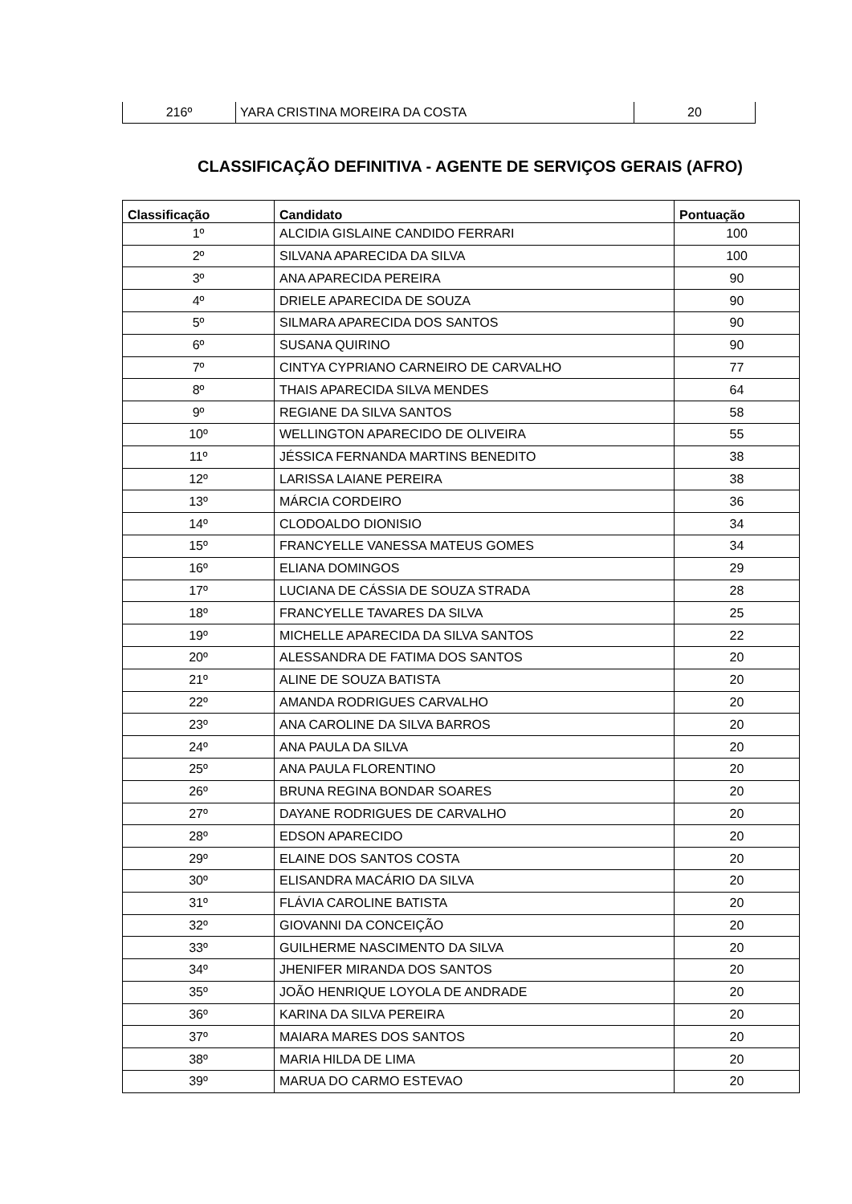| 216º | YARA CRISTINA MOREIRA DA COSTA | 20 |
CLASSIFICAÇÃO DEFINITIVA - AGENTE DE SERVIÇOS GERAIS (AFRO)
| Classificação | Candidato | Pontuação |
| --- | --- | --- |
| 1º | ALCIDIA GISLAINE CANDIDO FERRARI | 100 |
| 2º | SILVANA APARECIDA DA SILVA | 100 |
| 3º | ANA APARECIDA PEREIRA | 90 |
| 4º | DRIELE APARECIDA DE SOUZA | 90 |
| 5º | SILMARA APARECIDA DOS SANTOS | 90 |
| 6º | SUSANA QUIRINO | 90 |
| 7º | CINTYA CYPRIANO CARNEIRO DE CARVALHO | 77 |
| 8º | THAIS APARECIDA SILVA MENDES | 64 |
| 9º | REGIANE DA SILVA SANTOS | 58 |
| 10º | WELLINGTON APARECIDO DE OLIVEIRA | 55 |
| 11º | JÉSSICA FERNANDA MARTINS BENEDITO | 38 |
| 12º | LARISSA LAIANE PEREIRA | 38 |
| 13º | MÁRCIA CORDEIRO | 36 |
| 14º | CLODOALDO DIONISIO | 34 |
| 15º | FRANCYELLE VANESSA MATEUS GOMES | 34 |
| 16º | ELIANA DOMINGOS | 29 |
| 17º | LUCIANA DE CÁSSIA DE SOUZA STRADA | 28 |
| 18º | FRANCYELLE TAVARES DA SILVA | 25 |
| 19º | MICHELLE APARECIDA DA SILVA SANTOS | 22 |
| 20º | ALESSANDRA DE FATIMA DOS SANTOS | 20 |
| 21º | ALINE DE SOUZA BATISTA | 20 |
| 22º | AMANDA RODRIGUES CARVALHO | 20 |
| 23º | ANA CAROLINE DA SILVA BARROS | 20 |
| 24º | ANA PAULA DA SILVA | 20 |
| 25º | ANA PAULA FLORENTINO | 20 |
| 26º | BRUNA REGINA BONDAR SOARES | 20 |
| 27º | DAYANE RODRIGUES DE CARVALHO | 20 |
| 28º | EDSON APARECIDO | 20 |
| 29º | ELAINE DOS SANTOS COSTA | 20 |
| 30º | ELISANDRA MACÁRIO DA SILVA | 20 |
| 31º | FLÁVIA CAROLINE BATISTA | 20 |
| 32º | GIOVANNI DA CONCEIÇÃO | 20 |
| 33º | GUILHERME NASCIMENTO DA SILVA | 20 |
| 34º | JHENIFER MIRANDA DOS SANTOS | 20 |
| 35º | JOÃO HENRIQUE LOYOLA DE ANDRADE | 20 |
| 36º | KARINA DA SILVA PEREIRA | 20 |
| 37º | MAIARA MARES DOS SANTOS | 20 |
| 38º | MARIA HILDA DE LIMA | 20 |
| 39º | MARUA DO CARMO ESTEVAO | 20 |